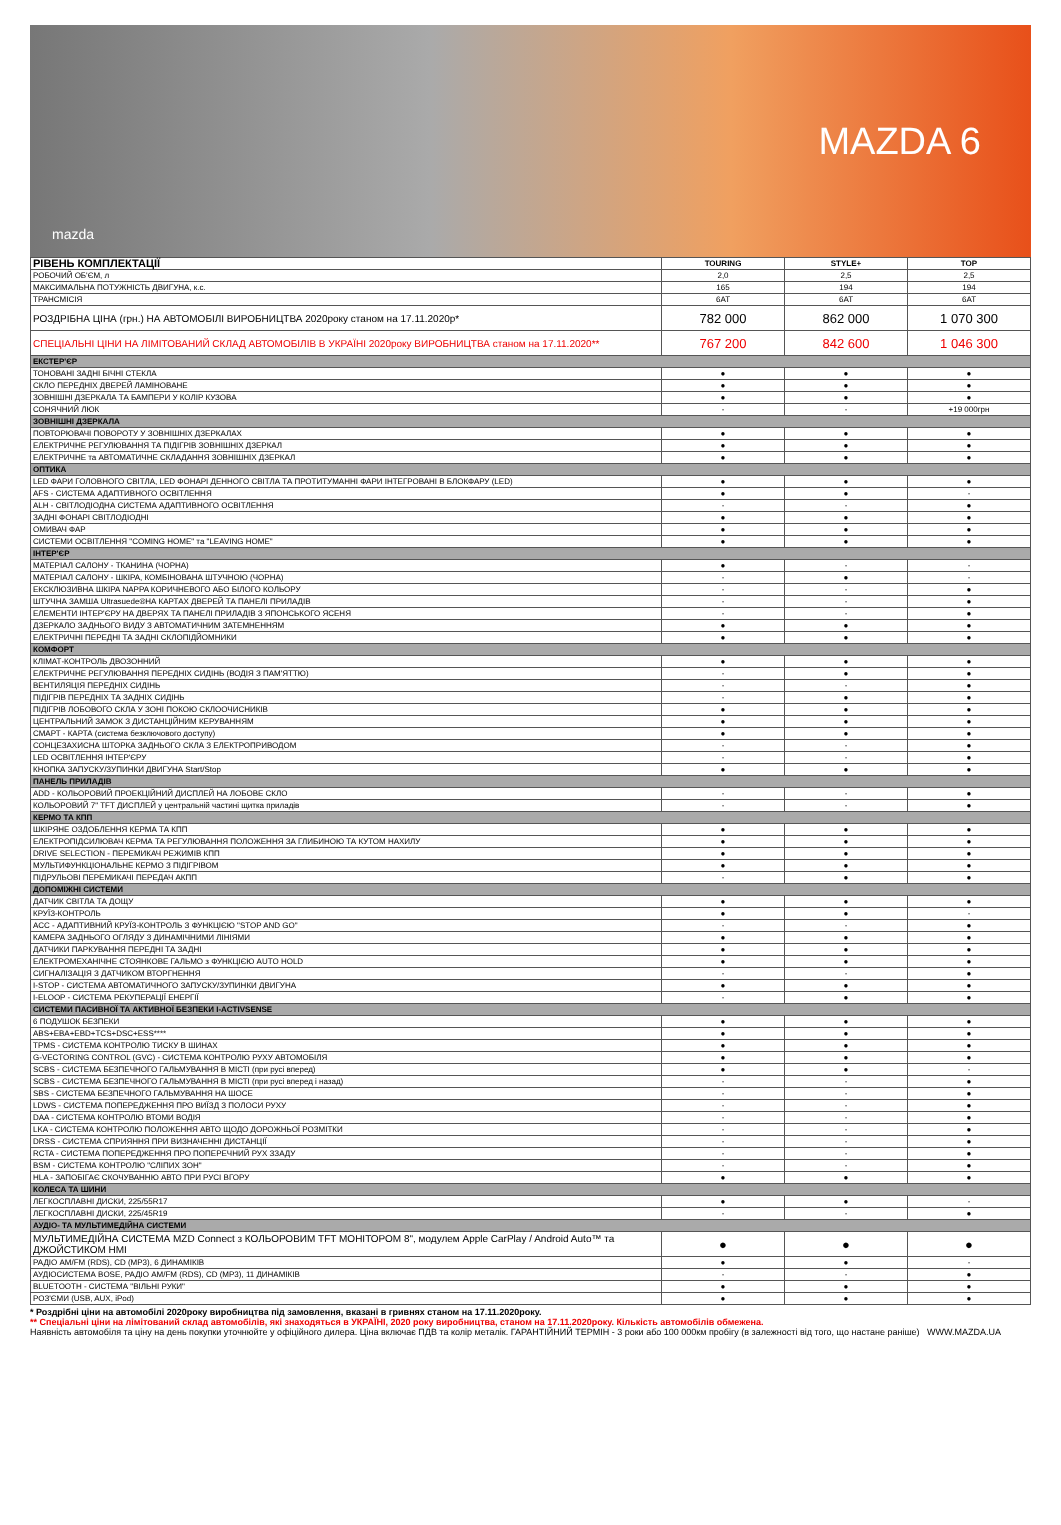MAZDA 6
mazda
| РІВЕНЬ КОМПЛЕКТАЦІЇ | TOURING | STYLE+ | TOP |
| --- | --- | --- | --- |
| РОБОЧИЙ ОБ'ЄМ, л | 2,0 | 2,5 | 2,5 |
| МАКСИМАЛЬНА ПОТУЖНІСТЬ ДВИГУНА, к.с. | 165 | 194 | 194 |
| ТРАНСМІСІЯ | 6AT | 6AT | 6AT |
| РОЗДРІБНА ЦІНА (грн.) НА АВТОМОБІЛІ ВИРОБНИЦТВА 2020року станом на 17.11.2020р* | 782 000 | 862 000 | 1 070 300 |
| СПЕЦІАЛЬНІ ЦІНИ НА ЛІМІТОВАНИЙ СКЛАД АВТОМОБІЛІВ В УКРАЇНІ 2020року ВИРОБНИЦТВА станом на 17.11.2020** | 767 200 | 842 600 | 1 046 300 |
| ЕКСТЕР'ЄР | | | |
| ТОНОВАНІ ЗАДНІ БІЧНІ СТЕКЛА | ● | ● | ● |
| СКЛО ПЕРЕДНІХ ДВЕРЕЙ ЛАМІНОВАНЕ | ● | ● | ● |
| ЗОВНІШНІ ДЗЕРКАЛА ТА БАМПЕРИ У КОЛІР КУЗОВА | ● | ● | ● |
| СОНЯЧНИЙ ЛЮК | - | - | +19 000грн |
| ЗОВНІШНІ ДЗЕРКАЛА | | | |
| ПОВТОРЮВАЧІ ПОВОРОТУ У ЗОВНІШНІХ ДЗЕРКАЛАХ | ● | ● | ● |
| ЕЛЕКТРИЧНЕ РЕГУЛЮВАННЯ ТА ПІДІГРІВ ЗОВНІШНІХ ДЗЕРКАЛ | ● | ● | ● |
| ЕЛЕКТРИЧНЕ та АВТОМАТИЧНЕ СКЛАДАННЯ ЗОВНІШНІХ ДЗЕРКАЛ | ● | ● | ● |
| ОПТИКА | | | |
| LED ФАРИ ГОЛОВНОГО СВІТЛА, LED ФОНАРІ ДЕННОГО СВІТЛА ТА ПРОТИТУМАННІ ФАРИ ІНТЕГРОВАНІ В БЛОКФАРУ (LED) | ● | ● | ● |
| AFS - СИСТЕМА АДАПТИВНОГО ОСВІТЛЕННЯ | ● | ● | - |
| ALH - СВІТЛОДІОДНА СИСТЕМА АДАПТИВНОГО ОСВІТЛЕННЯ | - | - | ● |
| ЗАДНІ ФОНАРІ СВІТЛОДІОДНІ | ● | ● | ● |
| ОМИВАЧ ФАР | ● | ● | ● |
| СИСТЕМИ ОСВІТЛЕННЯ "COMING HOME" та "LEAVING HOME" | ● | ● | ● |
| ІНТЕР'ЄР | | | |
| МАТЕРІАЛ САЛОНУ - ТКАНИНА (ЧОРНА) | ● | - | - |
| МАТЕРІАЛ САЛОНУ - ШКІРА, КОМБІНОВАНА ШТУЧНОЮ (ЧОРНА) | - | ● | - |
| ЕКСКЛЮЗИВНА ШКІРА NAPPA КОРИЧНЕВОГО АБО БІЛОГО КОЛЬОРУ | - | - | ● |
| ШТУЧНА ЗАМША Ultrasuede®НА КАРТАХ ДВЕРЕЙ ТА ПАНЕЛІ ПРИЛАДІВ | - | - | ● |
| ЕЛЕМЕНТИ ІНТЕР'ЄРУ НА ДВЕРЯХ ТА ПАНЕЛІ ПРИЛАДІВ З ЯПОНСЬКОГО ЯСЕНЯ | - | - | ● |
| ДЗЕРКАЛО ЗАДНЬОГО ВИДУ З АВТОМАТИЧНИМ ЗАТЕМНЕННЯМ | ● | ● | ● |
| ЕЛЕКТРИЧНІ ПЕРЕДНІ ТА ЗАДНІ СКЛОПІДЙОМНИКИ | ● | ● | ● |
| КОМФОРТ | | | |
| КЛІМАТ-КОНТРОЛЬ ДВОЗОННИЙ | ● | ● | ● |
| ЕЛЕКТРИЧНЕ РЕГУЛЮВАННЯ ПЕРЕДНІХ СИДІНЬ (ВОДІЯ З ПАМ'ЯТТЮ) | - | ● | ● |
| ВЕНТИЛЯЦІЯ ПЕРЕДНІХ СИДІНЬ | - | - | ● |
| ПІДІГРІВ ПЕРЕДНІХ ТА ЗАДНІХ СИДІНЬ | - | ● | ● |
| ПІДІГРІВ ЛОБОВОГО СКЛА У ЗОНІ ПОКОЮ СКЛООЧИСНИКІВ | ● | ● | ● |
| ЦЕНТРАЛЬНИЙ ЗАМОК З ДИСТАНЦІЙНИМ КЕРУВАННЯМ | ● | ● | ● |
| СМАРТ - КАРТА (система безключового доступу) | ● | ● | ● |
| СОНЦЕЗАХИСНА ШТОРКА ЗАДНЬОГО СКЛА З ЕЛЕКТРОПРИВОДОМ | - | - | ● |
| LED ОСВІТЛЕННЯ ІНТЕР'ЄРУ | - | - | ● |
| КНОПКА ЗАПУСКУ/ЗУПИНКИ ДВИГУНА Start/Stop | ● | ● | ● |
| ПАНЕЛЬ ПРИЛАДІВ | | | |
| ADD - КОЛЬОРОВИЙ ПРОЕКЦІЙНИЙ ДИСПЛЕЙ НА ЛОБОВЕ СКЛО | - | - | ● |
| КОЛЬОРОВИЙ 7" TFT ДИСПЛЕЙ у центральній частині щитка приладів | - | - | ● |
| КЕРМО ТА КПП | | | |
| ШКІРЯНЕ ОЗДОБЛЕННЯ КЕРМА ТА КПП | ● | ● | ● |
| ЕЛЕКТРОПІДСИЛЮВАЧ КЕРМА ТА РЕГУЛЮВАННЯ ПОЛОЖЕННЯ ЗА ГЛИБИНОЮ ТА КУТОМ НАХИЛУ | ● | ● | ● |
| DRIVE SELECTION - ПЕРЕМИКАЧ РЕЖИМІВ КПП | ● | ● | ● |
| МУЛЬТИФУНКЦІОНАЛЬНЕ КЕРМО З ПІДІГРІВОМ | ● | ● | ● |
| ПІДРУЛЬОВІ ПЕРЕМИКАЧІ ПЕРЕДАЧ АКПП | - | ● | ● |
| ДОПОМІЖНІ СИСТЕМИ | | | |
| ДАТЧИК СВІТЛА ТА ДОЩУ | ● | ● | ● |
| КРУЇЗ-КОНТРОЛЬ | ● | ● | - |
| ACC - АДАПТИВНИЙ КРУЇЗ-КОНТРОЛЬ З ФУНКЦІЄЮ "STOP AND GO" | - | - | ● |
| КАМЕРА ЗАДНЬОГО ОГЛЯДУ З ДИНАМІЧНИМИ ЛІНІЯМИ | ● | ● | ● |
| ДАТЧИКИ ПАРКУВАННЯ ПЕРЕДНІ ТА ЗАДНІ | ● | ● | ● |
| ЕЛЕКТРОМЕХАНІЧНЕ СТОЯНКОВЕ ГАЛЬМО з ФУНКЦІЄЮ AUTO HOLD | ● | ● | ● |
| СИГНАЛІЗАЦІЯ З ДАТЧИКОМ ВТОРГНЕННЯ | - | - | ● |
| I-STOP - СИСТЕМА АВТОМАТИЧНОГО ЗАПУСКУ/ЗУПИНКИ ДВИГУНА | ● | ● | ● |
| I-ELOOP - СИСТЕМА РЕКУПЕРАЦІЇ ЕНЕРГІЇ | - | ● | ● |
| СИСТЕМИ ПАСИВНОЇ ТА АКТИВНОЇ БЕЗПЕКИ I-ACTIVSENSE | | | |
| 6 ПОДУШОК БЕЗПЕКИ | ● | ● | ● |
| ABS+EBA+EBD+TCS+DSC+ESS**** | ● | ● | ● |
| TPMS - СИСТЕМА КОНТРОЛЮ ТИСКУ В ШИНАХ | ● | ● | ● |
| G-VECTORING CONTROL (GVC) - СИСТЕМА КОНТРОЛЮ РУХУ АВТОМОБІЛЯ | ● | ● | ● |
| SCBS - СИСТЕМА БЕЗПЕЧНОГО ГАЛЬМУВАННЯ В МІСТІ (при русі вперед) | ● | ● | - |
| SCBS - СИСТЕМА БЕЗПЕЧНОГО ГАЛЬМУВАННЯ В МІСТІ (при русі вперед і назад) | - | - | ● |
| SBS - СИСТЕМА БЕЗПЕЧНОГО ГАЛЬМУВАННЯ НА ШОСЕ | - | - | ● |
| LDWS - СИСТЕМА ПОПЕРЕДЖЕННЯ ПРО ВИЇЗД З ПОЛОСИ РУХУ | - | - | ● |
| DAA - СИСТЕМА КОНТРОЛЮ ВТОМИ ВОДІЯ | - | - | ● |
| LKA - СИСТЕМА КОНТРОЛЮ ПОЛОЖЕННЯ АВТО ЩОДО ДОРОЖНЬОЇ РОЗМІТКИ | - | - | ● |
| DRSS - СИСТЕМА СПРИЯННЯ ПРИ ВИЗНАЧЕННІ ДИСТАНЦІЇ | - | - | ● |
| RCTA - СИСТЕМА ПОПЕРЕДЖЕННЯ ПРО ПОПЕРЕЧНИЙ РУХ ЗЗАДУ | - | - | ● |
| BSM - СИСТЕМА КОНТРОЛЮ "СЛІПИХ ЗОН" | - | - | ● |
| HLA - ЗАПОБІГАЄ СКОЧУВАННЮ АВТО ПРИ РУСІ ВГОРУ | ● | ● | ● |
| КОЛЕСА ТА ШИНИ | | | |
| ЛЕГКОСПЛАВНІ ДИСКИ, 225/55R17 | ● | ● | - |
| ЛЕГКОСПЛАВНІ ДИСКИ, 225/45R19 | - | - | ● |
| АУДІО- ТА МУЛЬТИМЕДІЙНА СИСТЕМИ | | | |
| МУЛЬТИМЕДІЙНА СИСТЕМА MZD Connect з КОЛЬОРОВИМ TFT МОНІТОРОМ 8", модулем Apple CarPlay / Android Auto™ та ДЖОЙСТИКОМ HMI | ● | ● | ● |
| РАДІО AM/FM (RDS), CD (MP3), 6 ДИНАМІКІВ | ● | ● | - |
| АУДІОСИСТЕМА BOSE, РАДІО AM/FM (RDS), CD (MP3), 11 ДИНАМІКІВ | - | - | ● |
| BLUETOOTH - СИСТЕМА "ВІЛЬНІ РУКИ" | ● | ● | ● |
| РОЗ'ЄМИ (USB, AUX, iPod) | ● | ● | ● |
* Роздрібні ціни на автомобілі 2020року виробництва під замовлення, вказані в гривнях станом на 17.11.2020року.
** Спеціальні ціни на лімітований склад автомобілів, які знаходяться в УКРАЇНІ, 2020 року виробництва, станом на 17.11.2020року. Кількість автомобілів обмежена.
Наявність автомобіля та ціну на день покупки уточнюйте у офіційного дилера. Ціна включає ПДВ та колір металік. ГАРАНТІЙНИЙ ТЕРМІН - 3 роки або 100 000км пробігу (в залежності від того, що настане раніше) WWW.MAZDA.UA